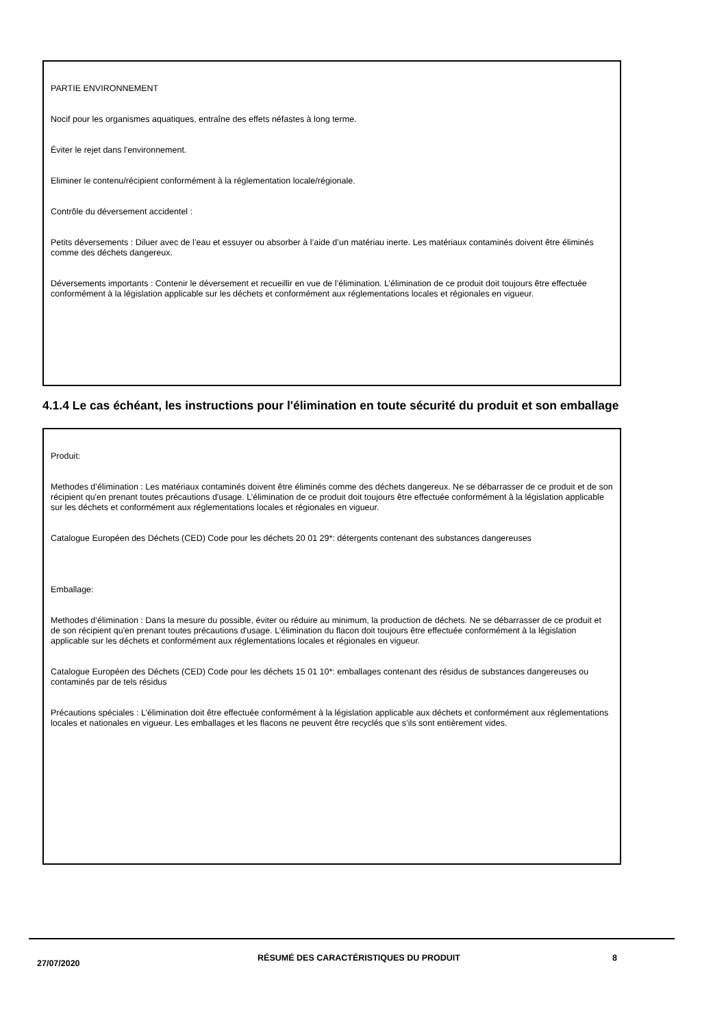PARTIE ENVIRONNEMENT
Nocif pour les organismes aquatiques, entraîne des effets néfastes à long terme.
Éviter le rejet dans l'environnement.
Eliminer le contenu/récipient conformément à la réglementation locale/régionale.
Contrôle du déversement accidentel :
Petits déversements : Diluer avec de l’eau et essuyer ou absorber à l’aide d’un matériau inerte. Les matériaux contaminés doivent être éliminés comme des déchets dangereux.
Déversements importants : Contenir le déversement et recueillir en vue de l’élimination. L’élimination de ce produit doit toujours être effectuée conformément à la législation applicable sur les déchets et conformément aux réglementations locales et régionales en vigueur.
4.1.4 Le cas échéant, les instructions pour l'élimination en toute sécurité du produit et son emballage
Produit:
Methodes d’élimination : Les matériaux contaminés doivent être éliminés comme des déchets dangereux. Ne se débarrasser de ce produit et de son récipient qu'en prenant toutes précautions d'usage. L’élimination de ce produit doit toujours être effectuée conformément à la législation applicable sur les déchets et conformément aux réglementations locales et régionales en vigueur.
Catalogue Européen des Déchets (CED) Code pour les déchets 20 01 29*: détergents contenant des substances dangereuses
Emballage:
Methodes d’élimination : Dans la mesure du possible, éviter ou réduire au minimum, la production de déchets. Ne se débarrasser de ce produit et de son récipient qu'en prenant toutes précautions d'usage. L’élimination du flacon doit toujours être effectuée conformément à la législation applicable sur les déchets et conformément aux réglementations locales et régionales en vigueur.
Catalogue Européen des Déchets (CED) Code pour les déchets 15 01 10*: emballages contenant des résidus de substances dangereuses ou contaminés par de tels résidus
Précautions spéciales : L’élimination doit être effectuée conformément à la législation applicable aux déchets et conformément aux réglementations locales et nationales en vigueur. Les emballages et les flacons ne peuvent être recyclés que s’ils sont entièrement vides.
27/07/2020
RÉSUMÉ DES CARACTÉRISTIQUES DU PRODUIT 8